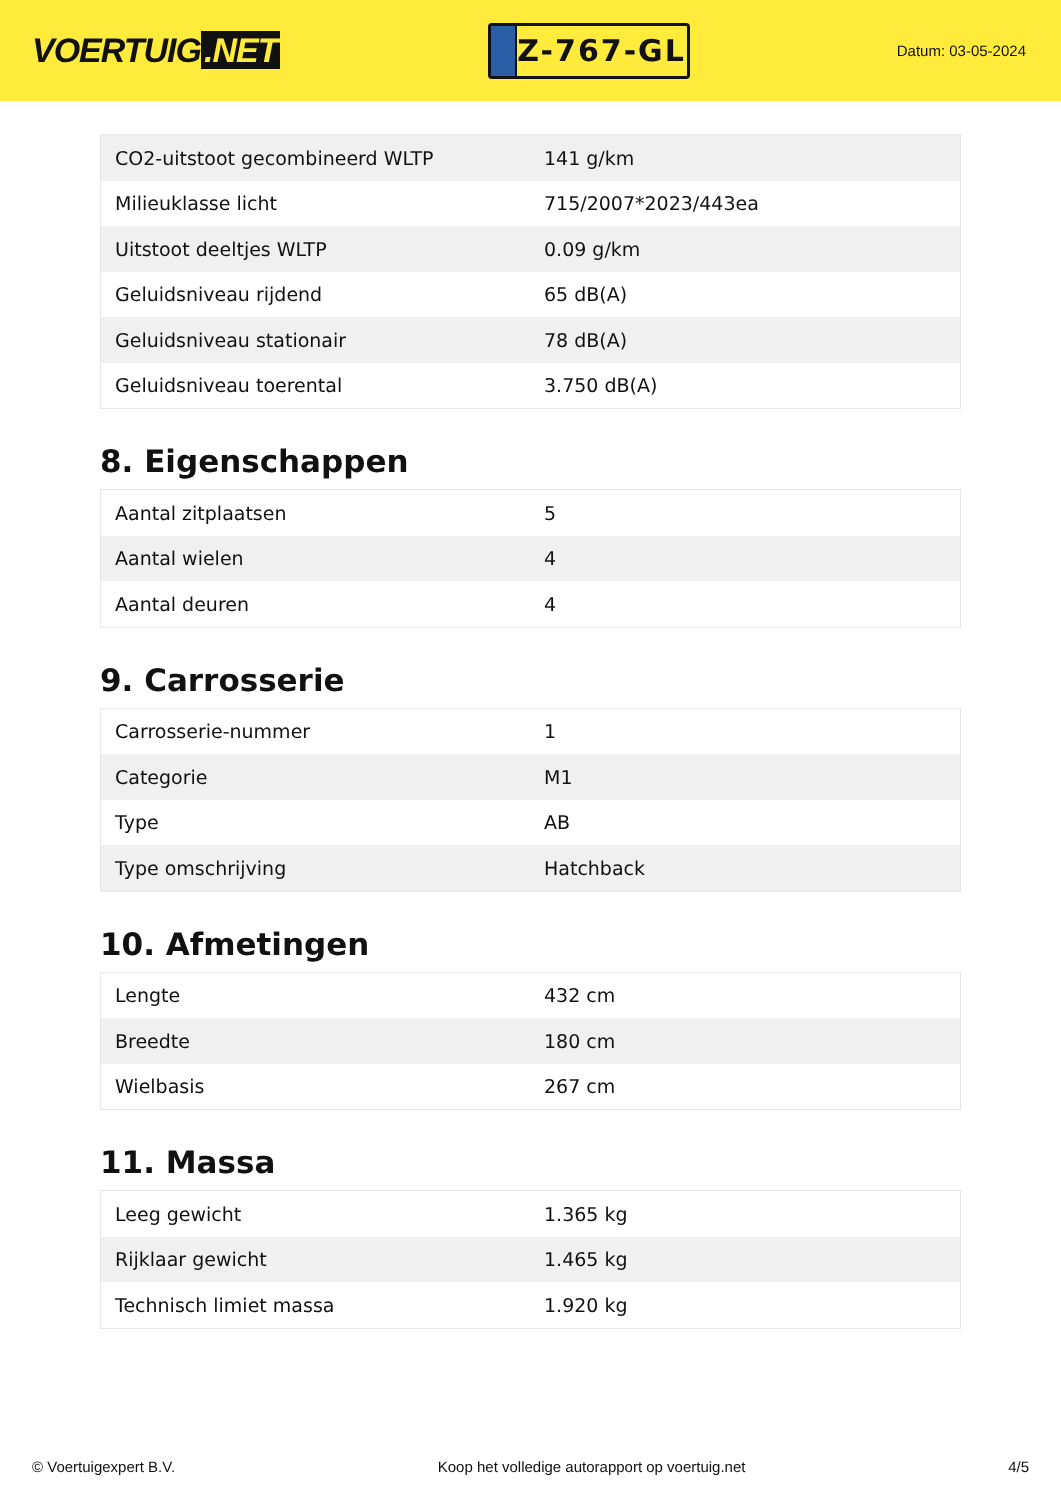VOERTUIG.NET
Z-767-GL
Datum: 03-05-2024
| CO2-uitstoot gecombineerd WLTP | 141 g/km |
| Milieuklasse licht | 715/2007*2023/443ea |
| Uitstoot deeltjes WLTP | 0.09 g/km |
| Geluidsniveau rijdend | 65 dB(A) |
| Geluidsniveau stationair | 78 dB(A) |
| Geluidsniveau toerental | 3.750 dB(A) |
8. Eigenschappen
| Aantal zitplaatsen | 5 |
| Aantal wielen | 4 |
| Aantal deuren | 4 |
9. Carrosserie
| Carrosserie-nummer | 1 |
| Categorie | M1 |
| Type | AB |
| Type omschrijving | Hatchback |
10. Afmetingen
| Lengte | 432 cm |
| Breedte | 180 cm |
| Wielbasis | 267 cm |
11. Massa
| Leeg gewicht | 1.365 kg |
| Rijklaar gewicht | 1.465 kg |
| Technisch limiet massa | 1.920 kg |
© Voertuigexpert B.V. Koop het volledige autorapport op voertuig.net 4/5